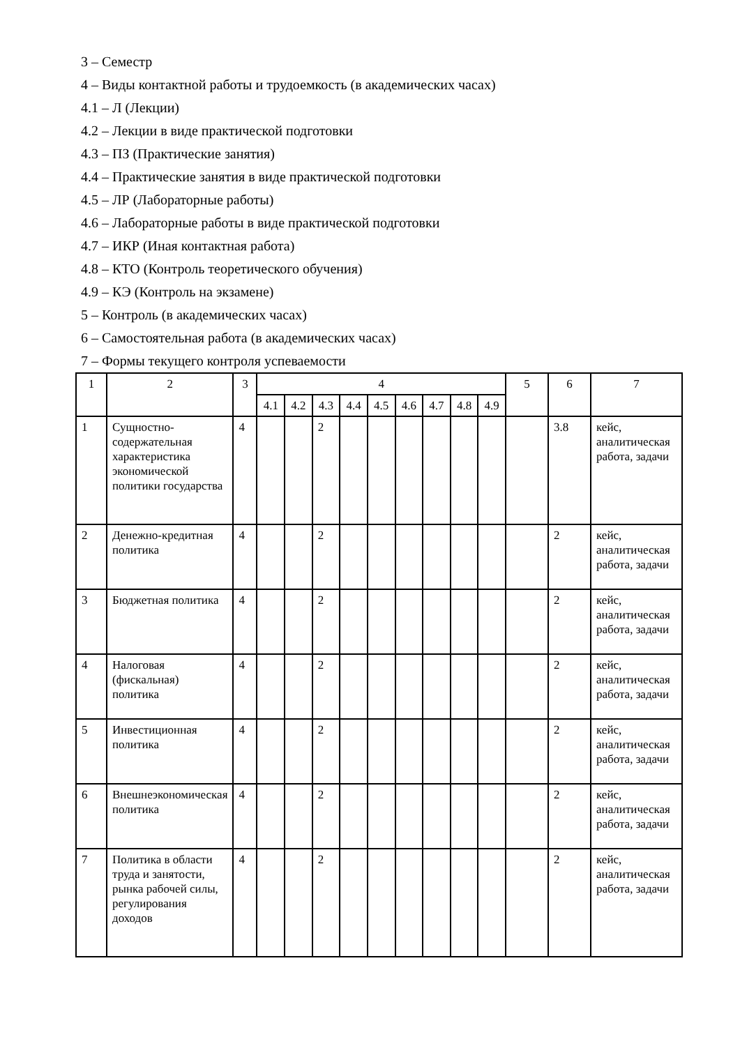3 – Семестр
4 – Виды контактной работы и трудоемкость (в академических часах)
4.1 – Л (Лекции)
4.2 – Лекции в виде практической подготовки
4.3 – ПЗ (Практические занятия)
4.4 – Практические занятия в виде практической подготовки
4.5 – ЛР (Лабораторные работы)
4.6 – Лабораторные работы в виде практической подготовки
4.7 – ИКР (Иная контактная работа)
4.8 – КТО (Контроль теоретического обучения)
4.9 – КЭ (Контроль на экзамене)
5 – Контроль (в академических часах)
6 – Самостоятельная работа (в академических часах)
7 – Формы текущего контроля успеваемости
| 1 | 2 | 3 | 4 | | | | | | | | | 5 | 6 | 7 |
| --- | --- | --- | --- | --- | --- | --- | --- | --- | --- | --- | --- | --- | --- | --- |
| | | | 4.1 | 4.2 | 4.3 | 4.4 | 4.5 | 4.6 | 4.7 | 4.8 | 4.9 | | | |
| 1 | Сущностно-содержательная характеристика экономической политики государства | 4 | | | 2 | | | | | | | | 3.8 | кейс, аналитическая работа, задачи |
| 2 | Денежно-кредитная политика | 4 | | | 2 | | | | | | | | 2 | кейс, аналитическая работа, задачи |
| 3 | Бюджетная политика | 4 | | | 2 | | | | | | | | 2 | кейс, аналитическая работа, задачи |
| 4 | Налоговая (фискальная) политика | 4 | | | 2 | | | | | | | | 2 | кейс, аналитическая работа, задачи |
| 5 | Инвестиционная политика | 4 | | | 2 | | | | | | | | 2 | кейс, аналитическая работа, задачи |
| 6 | Внешнеэкономическая политика | 4 | | | 2 | | | | | | | | 2 | кейс, аналитическая работа, задачи |
| 7 | Политика в области труда и занятости, рынка рабочей силы, регулирования доходов | 4 | | | 2 | | | | | | | | 2 | кейс, аналитическая работа, задачи |